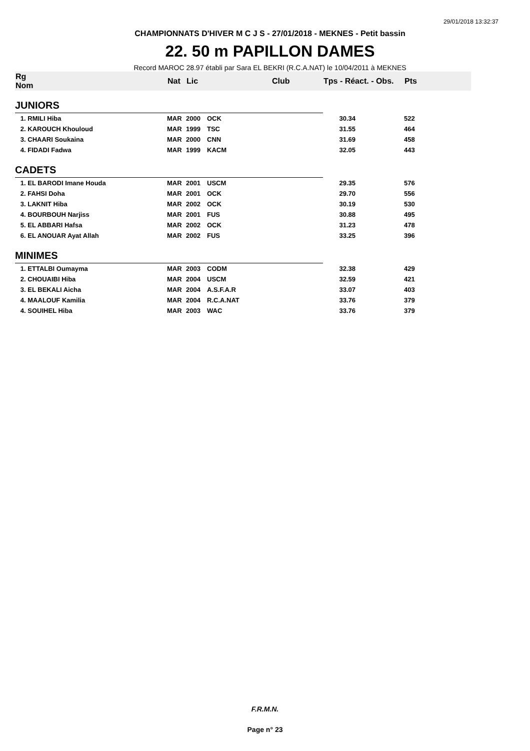29/01/2018 13:32:37
CHAMPIONNATS D'HIVER M C J S - 27/01/2018 - MEKNES - Petit bassin
22. 50 m PAPILLON DAMES
Record MAROC 28.97 établi par Sara EL BEKRI (R.C.A.NAT) le 10/04/2011 à MEKNES
| Rg Nom | | Nat | Lic | Club | Tps - Réact. - Obs. | Pts |
| --- | --- | --- | --- | --- | --- | --- |
| JUNIORS | | | | | | |
| 1. RMILI Hiba | | MAR | 2000 | OCK | 30.34 | 522 |
| 2. KAROUCH Khouloud | | MAR | 1999 | TSC | 31.55 | 464 |
| 3. CHAARI Soukaina | | MAR | 2000 | CNN | 31.69 | 458 |
| 4. FIDADI Fadwa | | MAR | 1999 | KACM | 32.05 | 443 |
| CADETS | | | | | | |
| 1. EL BARODI Imane Houda | | MAR | 2001 | USCM | 29.35 | 576 |
| 2. FAHSI Doha | | MAR | 2001 | OCK | 29.70 | 556 |
| 3. LAKNIT Hiba | | MAR | 2002 | OCK | 30.19 | 530 |
| 4. BOURBOUH Narjiss | | MAR | 2001 | FUS | 30.88 | 495 |
| 5. EL ABBARI Hafsa | | MAR | 2002 | OCK | 31.23 | 478 |
| 6. EL ANOUAR Ayat Allah | | MAR | 2002 | FUS | 33.25 | 396 |
| MINIMES | | | | | | |
| 1. ETTALBI Oumayma | | MAR | 2003 | CODM | 32.38 | 429 |
| 2. CHOUAIBI Hiba | | MAR | 2004 | USCM | 32.59 | 421 |
| 3. EL BEKALI Aicha | | MAR | 2004 | A.S.F.A.R | 33.07 | 403 |
| 4. MAALOUF Kamilia | | MAR | 2004 | R.C.A.NAT | 33.76 | 379 |
| 4. SOUIHEL Hiba | | MAR | 2003 | WAC | 33.76 | 379 |
F.R.M.N.
Page n° 23